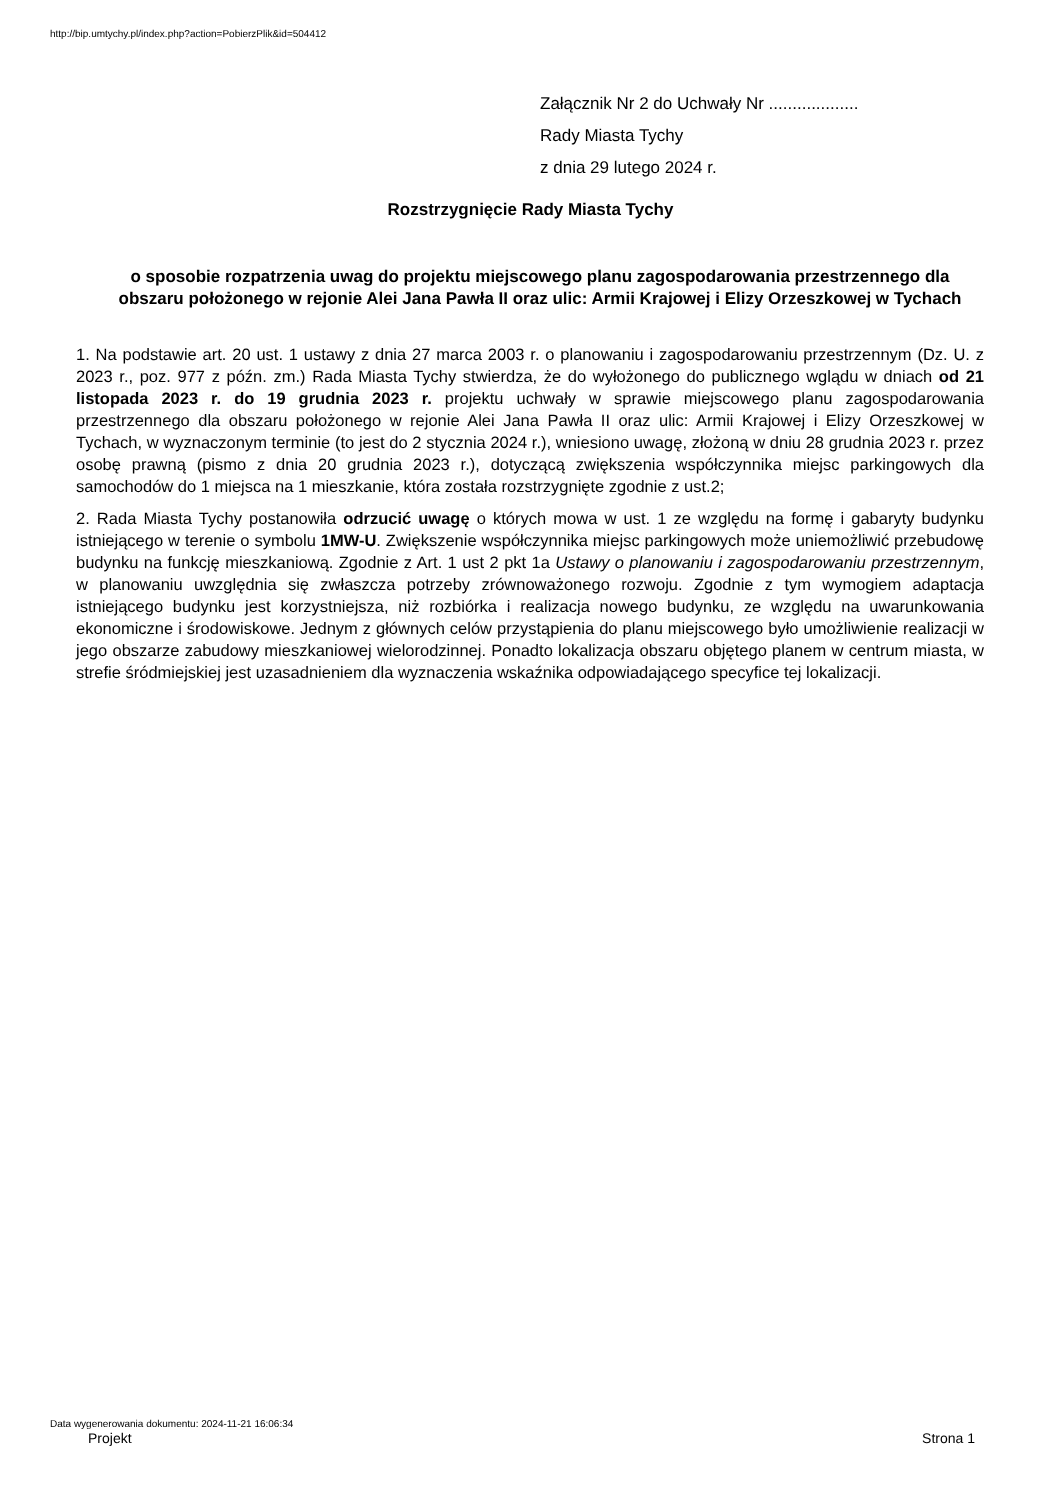http://bip.umtychy.pl/index.php?action=PobierzPlik&id=504412
Załącznik Nr 2 do Uchwały Nr ...................
Rady Miasta Tychy
z dnia 29 lutego 2024 r.
Rozstrzygnięcie Rady Miasta Tychy
o sposobie rozpatrzenia uwag do projektu miejscowego planu zagospodarowania przestrzennego dla obszaru położonego w rejonie Alei Jana Pawła II oraz ulic: Armii Krajowej i Elizy Orzeszkowej w Tychach
1. Na podstawie art. 20 ust. 1 ustawy z dnia 27 marca 2003 r. o planowaniu i zagospodarowaniu przestrzennym (Dz. U. z 2023 r., poz. 977 z późn. zm.) Rada Miasta Tychy stwierdza, że do wyłożonego do publicznego wglądu w dniach od 21 listopada 2023 r. do 19 grudnia 2023 r. projektu uchwały w sprawie miejscowego planu zagospodarowania przestrzennego dla obszaru położonego w rejonie Alei Jana Pawła II oraz ulic: Armii Krajowej i Elizy Orzeszkowej w Tychach, w wyznaczonym terminie (to jest do 2 stycznia 2024 r.), wniesiono uwagę, złożoną w dniu 28 grudnia 2023 r. przez osobę prawną (pismo z dnia 20 grudnia 2023 r.), dotyczącą zwiększenia współczynnika miejsc parkingowych dla samochodów do 1 miejsca na 1 mieszkanie, która została rozstrzygnięte zgodnie z ust.2;
2. Rada Miasta Tychy postanowiła odrzucić uwagę o których mowa w ust. 1 ze względu na formę i gabaryty budynku istniejącego w terenie o symbolu 1MW-U. Zwiększenie współczynnika miejsc parkingowych może uniemożliwić przebudowę budynku na funkcję mieszkaniową. Zgodnie z Art. 1 ust 2 pkt 1a Ustawy o planowaniu i zagospodarowaniu przestrzennym, w planowaniu uwzględnia się zwłaszcza potrzeby zrównoważonego rozwoju. Zgodnie z tym wymogiem adaptacja istniejącego budynku jest korzystniejsza, niż rozbiórka i realizacja nowego budynku, ze względu na uwarunkowania ekonomiczne i środowiskowe. Jednym z głównych celów przystąpienia do planu miejscowego było umożliwienie realizacji w jego obszarze zabudowy mieszkaniowej wielorodzinnej. Ponadto lokalizacja obszaru objętego planem w centrum miasta, w strefie śródmiejskiej jest uzasadnieniem dla wyznaczenia wskaźnika odpowiadającego specyfice tej lokalizacji.
Data wygenerowania dokumentu: 2024-11-21 16:06:34
Projekt Strona 1